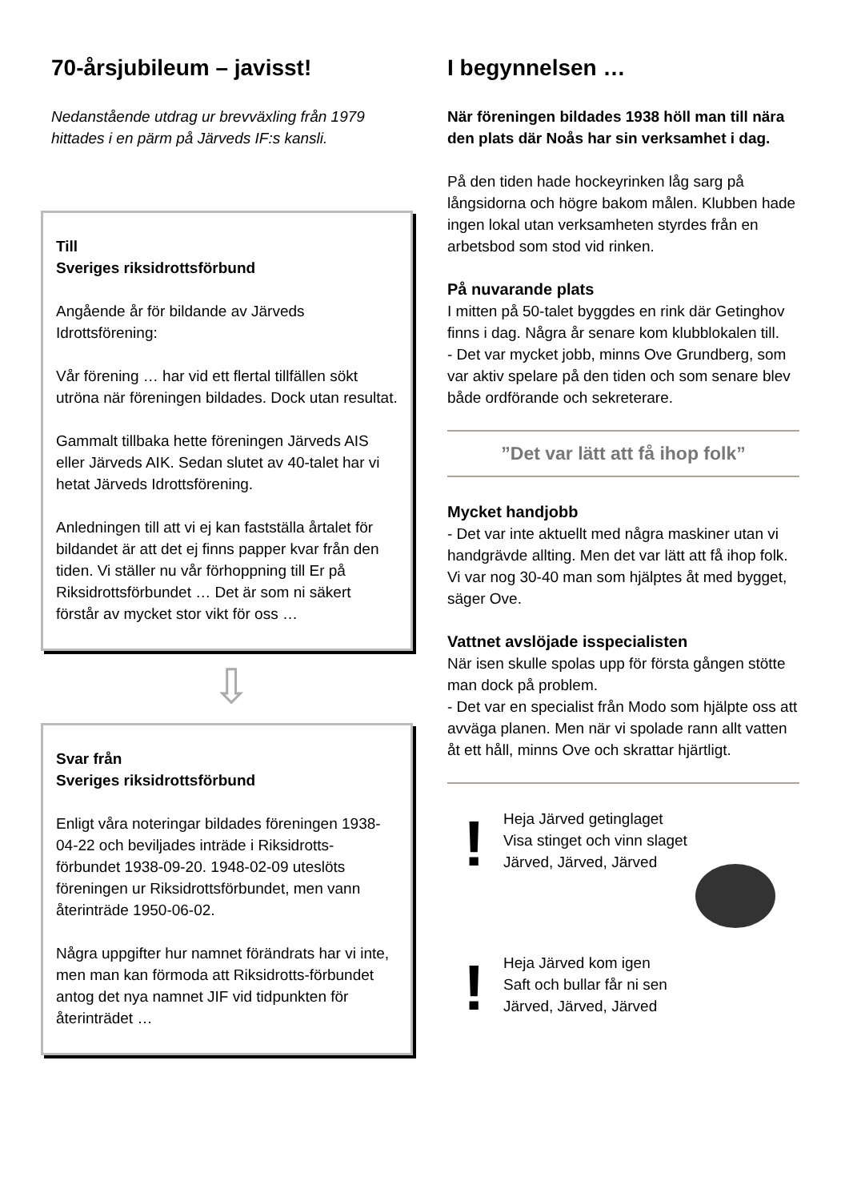70-årsjubileum – javisst!
Nedanstående utdrag ur brevväxling från 1979 hittades i en pärm på Järveds IF:s kansli.
Till
Sveriges riksidrottsförbund
Angående år för bildande av Järveds Idrottsförening:
Vår förening … har vid ett flertal tillfällen sökt utröna när föreningen bildades. Dock utan resultat.
Gammalt tillbaka hette föreningen Järveds AIS eller Järveds AIK. Sedan slutet av 40-talet har vi hetat Järveds Idrottsförening.
Anledningen till att vi ej kan fastställa årtalet för bildandet är att det ej finns papper kvar från den tiden. Vi ställer nu vår förhoppning till Er på Riksidrottsförbundet … Det är som ni säkert förstår av mycket stor vikt för oss …
⇩
Svar från
Sveriges riksidrottsförbund
Enligt våra noteringar bildades föreningen 1938-04-22 och beviljades inträde i Riksidrotts-förbundet 1938-09-20. 1948-02-09 uteslöts föreningen ur Riksidrottsförbundet, men vann återinträde 1950-06-02.
Några uppgifter hur namnet förändrats har vi inte, men man kan förmoda att Riksidrotts-förbundet antog det nya namnet JIF vid tidpunkten för återinträdet …
I begynnelsen …
När föreningen bildades 1938 höll man till nära den plats där Noås har sin verksamhet i dag.
På den tiden hade hockeyrinken låg sarg på långsidorna och högre bakom målen. Klubben hade ingen lokal utan verksamheten styrdes från en arbetsbod som stod vid rinken.
På nuvarande plats
I mitten på 50-talet byggdes en rink där Getinghov finns i dag. Några år senare kom klubblokalen till.
- Det var mycket jobb, minns Ove Grundberg, som var aktiv spelare på den tiden och som senare blev både ordförande och sekreterare.
”Det var lätt att få ihop folk”
Mycket handjobb
- Det var inte aktuellt med några maskiner utan vi handgrävde allting. Men det var lätt att få ihop folk. Vi var nog 30-40 man som hjälptes åt med bygget, säger Ove.
Vattnet avslöjade isspecialisten
När isen skulle spolas upp för första gången stötte man dock på problem.
- Det var en specialist från Modo som hjälpte oss att avväga planen. Men när vi spolade rann allt vatten åt ett håll, minns Ove och skrattar hjärtligt.
!
Heja Järved getinglaget
Visa stinget och vinn slaget
Järved, Järved, Järved
!
Heja Järved kom igen
Saft och bullar får ni sen
Järved, Järved, Järved